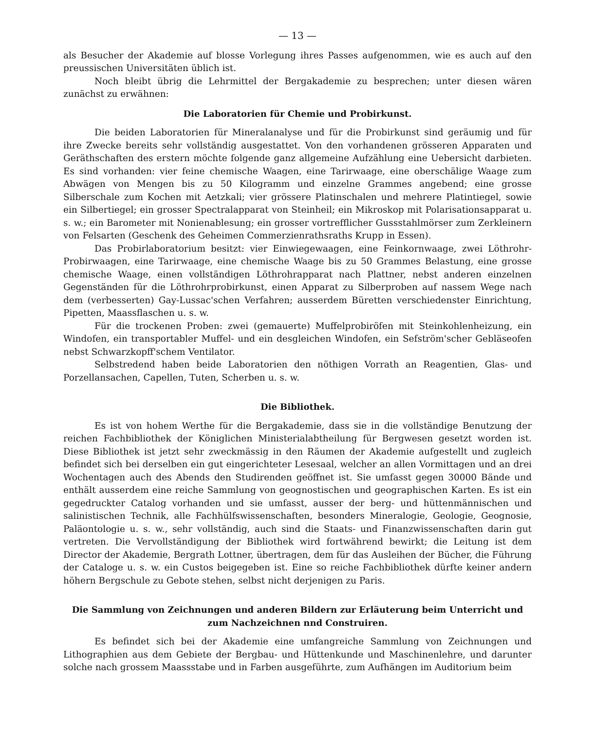— 13 —
als Besucher der Akademie auf blosse Vorlegung ihres Passes aufgenommen, wie es auch auf den preussischen Universitäten üblich ist.
Noch bleibt übrig die Lehrmittel der Bergakademie zu besprechen; unter diesen wären zunächst zu erwähnen:
Die Laboratorien für Chemie und Probirkunst.
Die beiden Laboratorien für Mineralanalyse und für die Probirkunst sind geräumig und für ihre Zwecke bereits sehr vollständig ausgestattet. Von den vorhandenen grösseren Apparaten und Geräthschaften des erstern möchte folgende ganz allgemeine Aufzählung eine Uebersicht darbieten. Es sind vorhanden: vier feine chemische Waagen, eine Tarirwaage, eine oberschälige Waage zum Abwägen von Mengen bis zu 50 Kilogramm und einzelne Grammes angebend; eine grosse Silberschale zum Kochen mit Aetzkali; vier grössere Platinschalen und mehrere Platintiegel, sowie ein Silbertiegel; ein grosser Spectralapparat von Steinheil; ein Mikroskop mit Polarisationsapparat u. s. w.; ein Barometer mit Nonienablesung; ein grosser vortrefflicher Gussstahlmörser zum Zerkleinern von Felsarten (Geschenk des Geheimen Commerzienrathsraths Krupp in Essen).
Das Probirlaboratorium besitzt: vier Einwiegewaagen, eine Feinkornwaage, zwei Löthrohr-Probirwaagen, eine Tarirwaage, eine chemische Waage bis zu 50 Grammes Belastung, eine grosse chemische Waage, einen vollständigen Löthrohrapparat nach Plattner, nebst anderen einzelnen Gegenständen für die Löthrohrprobirkunst, einen Apparat zu Silberproben auf nassem Wege nach dem (verbesserten) Gay-Lussac'schen Verfahren; ausserdem Büretten verschiedenster Einrichtung, Pipetten, Maassflaschen u. s. w.
Für die trockenen Proben: zwei (gemauerte) Muffelprobiröfen mit Steinkohlenheizung, ein Windofen, ein transportabler Muffel- und ein desgleichen Windofen, ein Sefström'scher Gebläseofen nebst Schwarzkopff'schem Ventilator.
Selbstredend haben beide Laboratorien den nöthigen Vorrath an Reagentien, Glas- und Porzellansachen, Capellen, Tuten, Scherben u. s. w.
Die Bibliothek.
Es ist von hohem Werthe für die Bergakademie, dass sie in die vollständige Benutzung der reichen Fachbibliothek der Königlichen Ministerialabtheilung für Bergwesen gesetzt worden ist. Diese Bibliothek ist jetzt sehr zweckmässig in den Räumen der Akademie aufgestellt und zugleich befindet sich bei derselben ein gut eingerichteter Lesesaal, welcher an allen Vormittagen und an drei Wochentagen auch des Abends den Studirenden geöffnet ist. Sie umfasst gegen 30000 Bände und enthält ausserdem eine reiche Sammlung von geognostischen und geographischen Karten. Es ist ein gegedruckter Catalog vorhanden und sie umfasst, ausser der berg- und hüttenmännischen und salinistischen Technik, alle Fachhülfswissenschaften, besonders Mineralogie, Geologie, Geognosie, Paläontologie u. s. w., sehr vollständig, auch sind die Staats- und Finanzwissenschaften darin gut vertreten. Die Vervollständigung der Bibliothek wird fortwährend bewirkt; die Leitung ist dem Director der Akademie, Bergrath Lottner, übertragen, dem für das Ausleihen der Bücher, die Führung der Cataloge u. s. w. ein Custos beigegeben ist. Eine so reiche Fachbibliothek dürfte keiner andern höhern Bergschule zu Gebote stehen, selbst nicht derjenigen zu Paris.
Die Sammlung von Zeichnungen und anderen Bildern zur Erläuterung beim Unterricht und zum Nachzeichnen nnd Construiren.
Es befindet sich bei der Akademie eine umfangreiche Sammlung von Zeichnungen und Lithographien aus dem Gebiete der Bergbau- und Hüttenkunde und Maschinenlehre, und darunter solche nach grossem Maassstabe und in Farben ausgeführte, zum Aufhängen im Auditorium beim